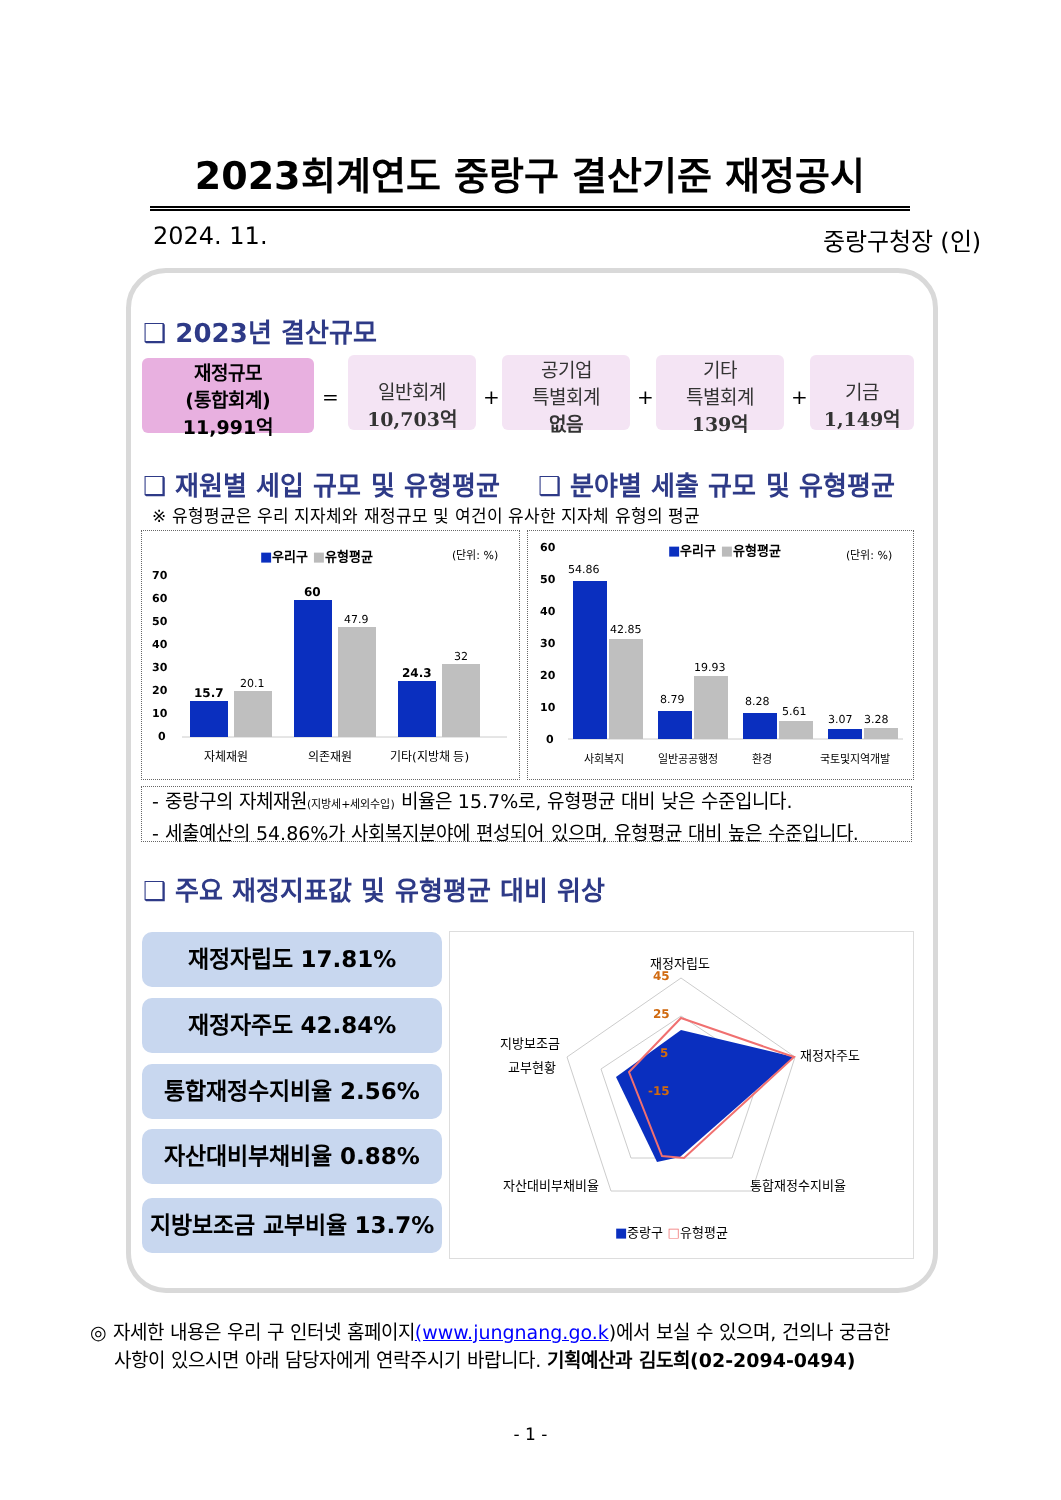2023회계연도 중랑구 결산기준 재정공시
2024. 11. 중랑구청장 (인)
❑ 2023년 결산규모
재정규모
(통합회계)
11,991억
=
일반회계
10,703억
+
공기업
특별회계
없음
+
기타
특별회계
139억
+
기금
1,149억
❑ 재원별 세입 규모 및 유형평균 ❑ 분야별 세출 규모 및 유형평균
※ 유형평균은 우리 지자체와 재정규모 및 여건이 유사한 지자체 유형의 평균
■우리구 ■유형평균
(단위: %)
70
60
50
40
30
20
10
0
15.7
60
24.3
20.1
47.9
32
자체재원
의존재원
기타(지방채 등)
■우리구 ■유형평균
(단위: %)
60
50
40
30
20
10
0
54.86
42.85
8.79
19.93
8.28
5.61
3.07
3.28
사회복지
일반공공행정
환경
국토및지역개발
- 중랑구의 자체재원(지방세+세외수입) 비율은 15.7%로, 유형평균 대비 낮은 수준입니다.
- 세출예산의 54.86%가 사회복지분야에 편성되어 있으며, 유형평균 대비 높은 수준입니다.
❑ 주요 재정지표값 및 유형평균 대비 위상
재정자립도 17.81%
재정자주도 42.84%
통합재정수지비율 2.56%
자산대비부채비율 0.88%
지방보조금 교부비율 13.7%
재정자립도
재정자주도
통합재정수지비율
자산대비부채비율
지방보조금
교부현황
45
25
5
-15
■중랑구 □유형평균
◎ 자세한 내용은 우리 구 인터넷 홈페이지(www.jungnang.go.k)에서 보실 수 있으며, 건의나 궁금한
사항이 있으시면 아래 담당자에게 연락주시기 바랍니다. 기획예산과 김도희(02-2094-0494)
- 1 -